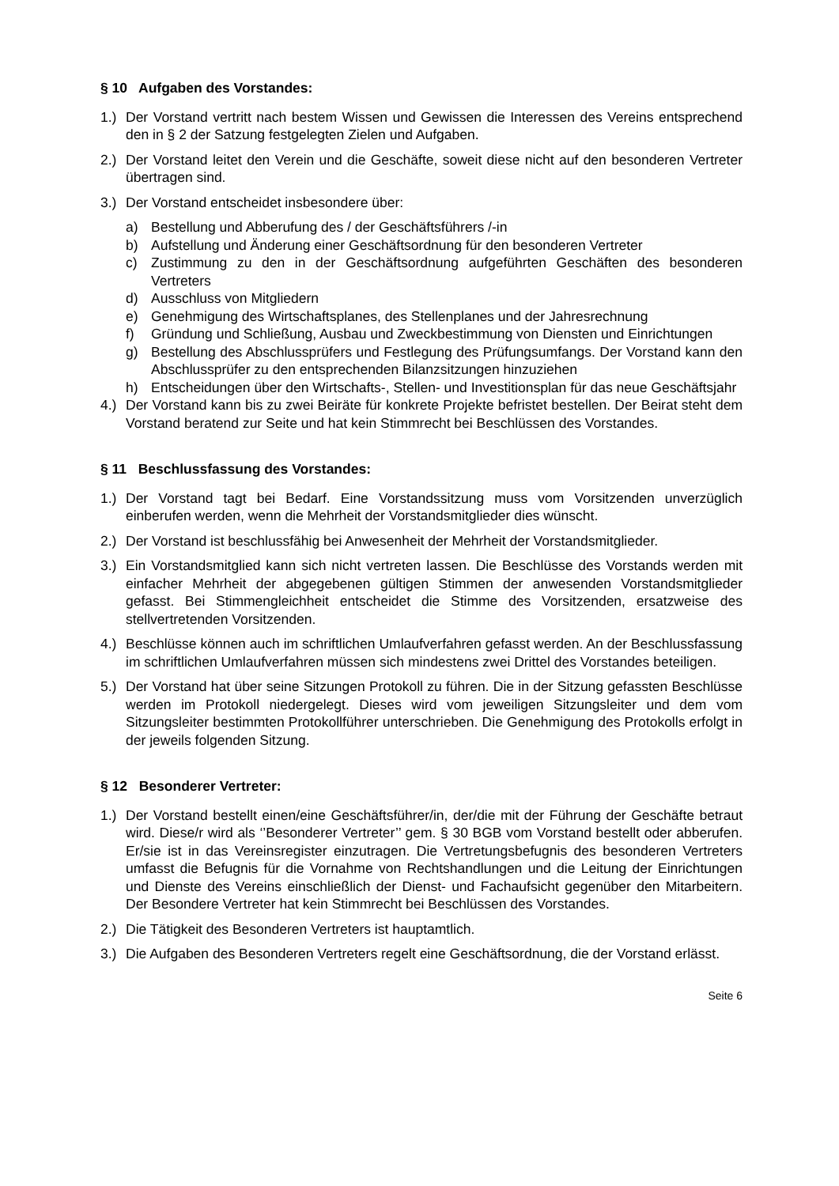§ 10 Aufgaben des Vorstandes:
1.) Der Vorstand vertritt nach bestem Wissen und Gewissen die Interessen des Vereins entsprechend den in § 2 der Satzung festgelegten Zielen und Aufgaben.
2.) Der Vorstand leitet den Verein und die Geschäfte, soweit diese nicht auf den besonderen Vertreter übertragen sind.
3.) Der Vorstand entscheidet insbesondere über:
a) Bestellung und Abberufung des / der Geschäftsführers /-in
b) Aufstellung und Änderung einer Geschäftsordnung für den besonderen Vertreter
c) Zustimmung zu den in der Geschäftsordnung aufgeführten Geschäften des besonderen Vertreters
d) Ausschluss von Mitgliedern
e) Genehmigung des Wirtschaftsplanes, des Stellenplanes und der Jahresrechnung
f) Gründung und Schließung, Ausbau und Zweckbestimmung von Diensten und Einrichtungen
g) Bestellung des Abschlussprüfers und Festlegung des Prüfungsumfangs. Der Vorstand kann den Abschlussprüfer zu den entsprechenden Bilanzsitzungen hinzuziehen
h) Entscheidungen über den Wirtschafts-, Stellen- und Investitionsplan für das neue Geschäftsjahr
4.) Der Vorstand kann bis zu zwei Beiräte für konkrete Projekte befristet bestellen. Der Beirat steht dem Vorstand beratend zur Seite und hat kein Stimmrecht bei Beschlüssen des Vorstandes.
§ 11 Beschlussfassung des Vorstandes:
1.) Der Vorstand tagt bei Bedarf. Eine Vorstandssitzung muss vom Vorsitzenden unverzüglich einberufen werden, wenn die Mehrheit der Vorstandsmitglieder dies wünscht.
2.) Der Vorstand ist beschlussfähig bei Anwesenheit der Mehrheit der Vorstandsmitglieder.
3.) Ein Vorstandsmitglied kann sich nicht vertreten lassen. Die Beschlüsse des Vorstands werden mit einfacher Mehrheit der abgegebenen gültigen Stimmen der anwesenden Vorstandsmitglieder gefasst. Bei Stimmengleichheit entscheidet die Stimme des Vorsitzenden, ersatzweise des stellvertretenden Vorsitzenden.
4.) Beschlüsse können auch im schriftlichen Umlaufverfahren gefasst werden. An der Beschlussfassung im schriftlichen Umlaufverfahren müssen sich mindestens zwei Drittel des Vorstandes beteiligen.
5.) Der Vorstand hat über seine Sitzungen Protokoll zu führen. Die in der Sitzung gefassten Beschlüsse werden im Protokoll niedergelegt. Dieses wird vom jeweiligen Sitzungsleiter und dem vom Sitzungsleiter bestimmten Protokollführer unterschrieben. Die Genehmigung des Protokolls erfolgt in der jeweils folgenden Sitzung.
§ 12 Besonderer Vertreter:
1.) Der Vorstand bestellt einen/eine Geschäftsführer/in, der/die mit der Führung der Geschäfte betraut wird. Diese/r wird als ‘’Besonderer Vertreter’’ gem. § 30 BGB vom Vorstand bestellt oder abberufen. Er/sie ist in das Vereinsregister einzutragen. Die Vertretungsbefugnis des besonderen Vertreters umfasst die Befugnis für die Vornahme von Rechtshandlungen und die Leitung der Einrichtungen und Dienste des Vereins einschließlich der Dienst- und Fachaufsicht gegenüber den Mitarbeitern. Der Besondere Vertreter hat kein Stimmrecht bei Beschlüssen des Vorstandes.
2.) Die Tätigkeit des Besonderen Vertreters ist hauptamtlich.
3.) Die Aufgaben des Besonderen Vertreters regelt eine Geschäftsordnung, die der Vorstand erlässt.
Seite 6